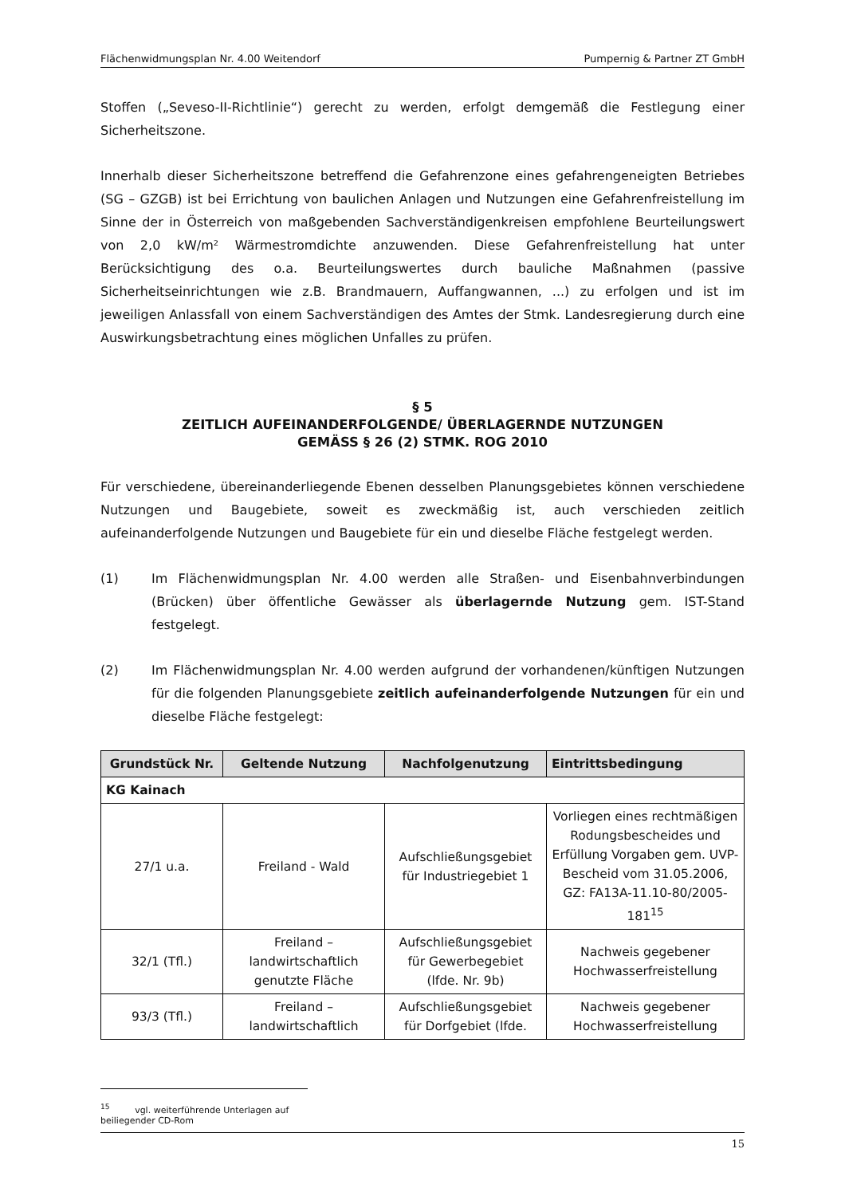Flächenwidmungsplan Nr. 4.00 Weitendorf Pumpernig & Partner ZT GmbH
Stoffen („Seveso-II-Richtlinie“) gerecht zu werden, erfolgt demgemäß die Festlegung einer Sicherheitszone.
Innerhalb dieser Sicherheitszone betreffend die Gefahrenzone eines gefahrengeneigten Betriebes (SG – GZGB) ist bei Errichtung von baulichen Anlagen und Nutzungen eine Gefahrenfreistellung im Sinne der in Österreich von maßgebenden Sachverständigenkreisen empfohlene Beurteilungswert von 2,0 kW/m² Wärmestromdichte anzuwenden. Diese Gefahrenfreistellung hat unter Berücksichtigung des o.a. Beurteilungswertes durch bauliche Maßnahmen (passive Sicherheitseinrichtungen wie z.B. Brandmauern, Auffangwannen, ...) zu erfolgen und ist im jeweiligen Anlassfall von einem Sachverständigen des Amtes der Stmk. Landesregierung durch eine Auswirkungsbetrachtung eines möglichen Unfalles zu prüfen.
§ 5
ZEITLICH AUFEINANDERFOLGENDE/ ÜBERLAGERNDE NUTZUNGEN
GEMÄSS § 26 (2) STMK. ROG 2010
Für verschiedene, übereinanderliegende Ebenen desselben Planungsgebietes können verschiedene Nutzungen und Baugebiete, soweit es zweckmäßig ist, auch verschieden zeitlich aufeinanderfolgende Nutzungen und Baugebiete für ein und dieselbe Fläche festgelegt werden.
(1) Im Flächenwidmungsplan Nr. 4.00 werden alle Straßen- und Eisenbahnverbindungen (Brücken) über öffentliche Gewässer als überlagernde Nutzung gem. IST-Stand festgelegt.
(2) Im Flächenwidmungsplan Nr. 4.00 werden aufgrund der vorhandenen/künftigen Nutzungen für die folgenden Planungsgebiete zeitlich aufeinanderfolgende Nutzungen für ein und dieselbe Fläche festgelegt:
| Grundstück Nr. | Geltende Nutzung | Nachfolgenutzung | Eintrittsbedingung |
| --- | --- | --- | --- |
| KG Kainach | | | |
| 27/1 u.a. | Freiland - Wald | Aufschließungsgebiet für Industriegebiet 1 | Vorliegen eines rechtmäßigen Rodungsbescheides und Erfüllung Vorgaben gem. UVP-Bescheid vom 31.05.2006, GZ: FA13A-11.10-80/2005-181<sup>15</sup> |
| 32/1 (Tfl.) | Freiland – landwirtschaftlich genutzte Fläche | Aufschließungsgebiet für Gewerbegebiet (lfde. Nr. 9b) | Nachweis gegebener Hochwasserfreistellung |
| 93/3 (Tfl.) | Freiland – landwirtschaftlich | Aufschließungsgebiet für Dorfgebiet (lfde. | Nachweis gegebener Hochwasserfreistellung |
<sup>15</sup> vgl. weiterführende Unterlagen auf beiliegender CD-Rom
15